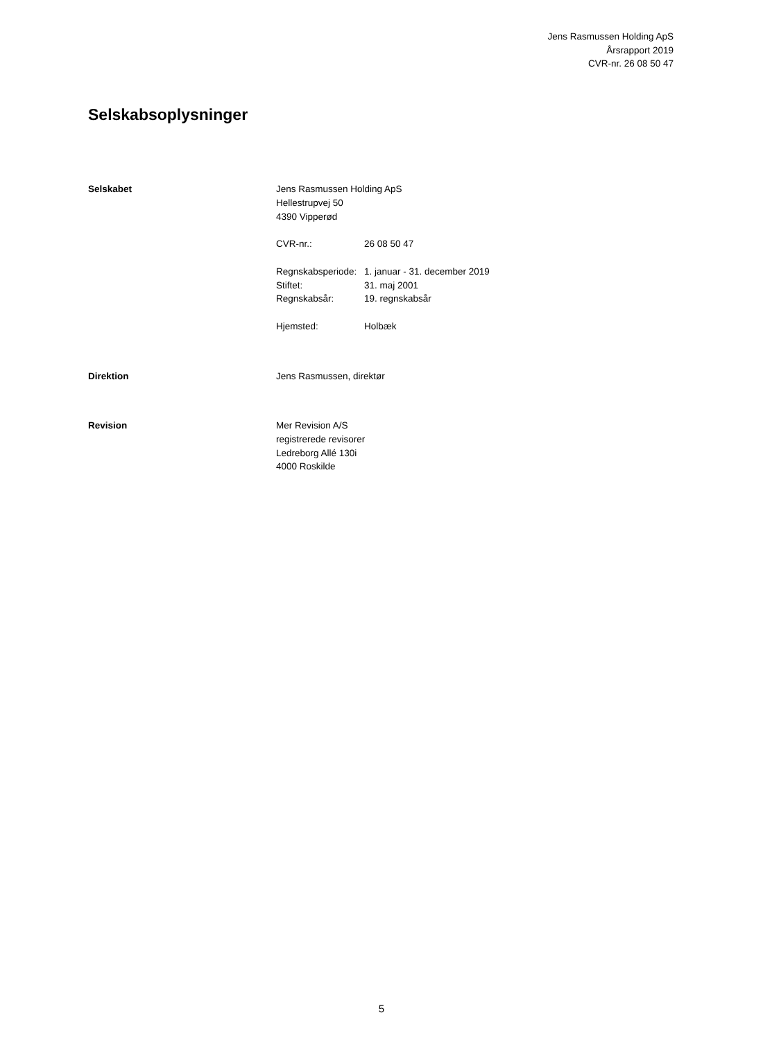Jens Rasmussen Holding ApS
Årsrapport 2019
CVR-nr. 26 08 50 47
Selskabsoplysninger
Selskabet Jens Rasmussen Holding ApS
Hellestrupvej 50
4390 Vipperød
CVR-nr.: 26 08 50 47
Regnskabsperiode: 1. januar - 31. december 2019
Stiftet: 31. maj 2001
Regnskabsår: 19. regnskabsår
Hjemsted: Holbæk
Direktion Jens Rasmussen, direktør
Revision Mer Revision A/S
registrerede revisorer
Ledreborg Allé 130i
4000 Roskilde
5